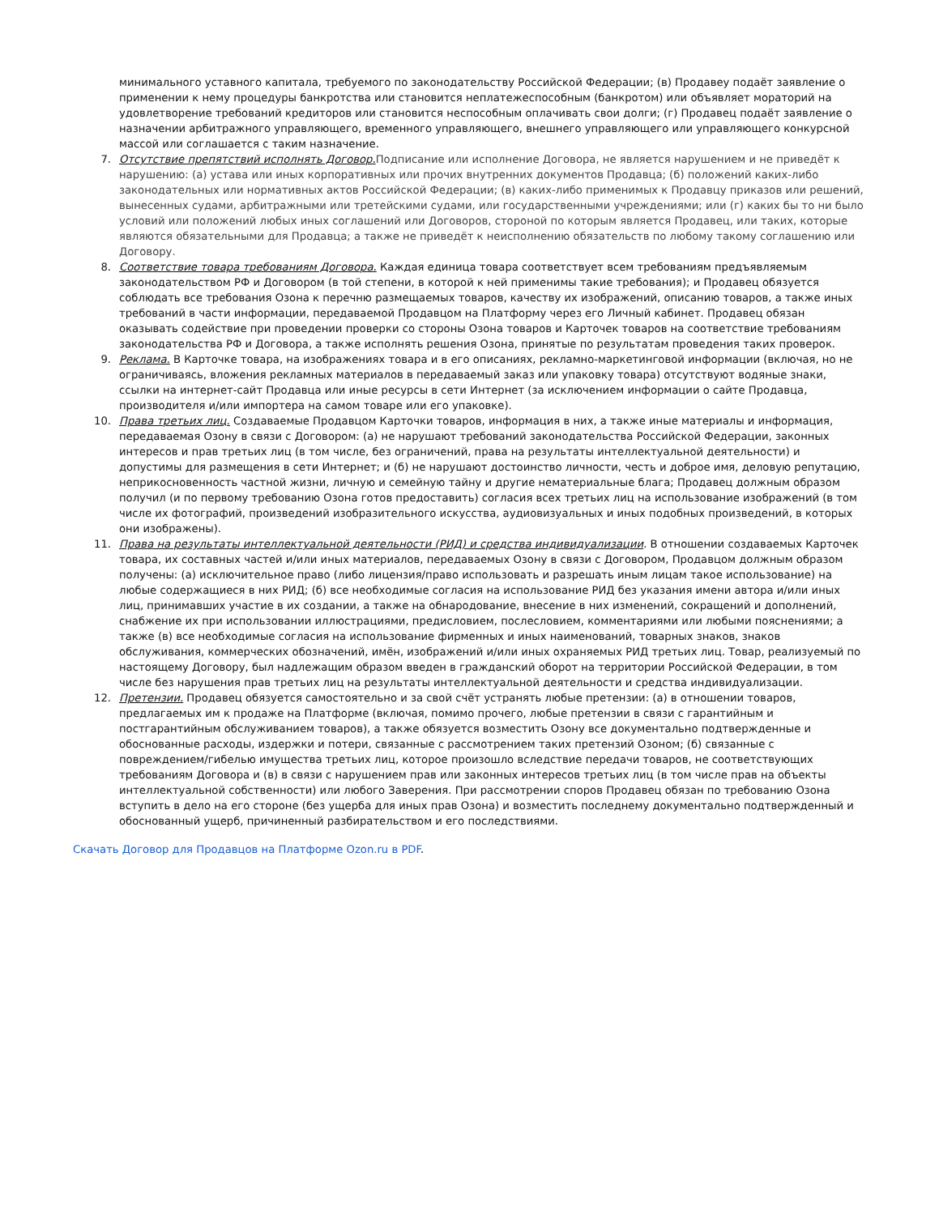минимального уставного капитала, требуемого по законодательству Российской Федерации; (в) Продавеу подаёт заявление о применении к нему процедуры банкротства или становится неплатежеспособным (банкротом) или объявляет мораторий на удовлетворение требований кредиторов или становится неспособным оплачивать свои долги; (г) Продавец подаёт заявление о назначении арбитражного управляющего, временного управляющего, внешнего управляющего или управляющего конкурсной массой или соглашается с таким назначение.
7. Отсутствие препятствий исполнять Договор. Подписание или исполнение Договора, не является нарушением и не приведёт к нарушению: (а) устава или иных корпоративных или прочих внутренних документов Продавца; (б) положений каких-либо законодательных или нормативных актов Российской Федерации; (в) каких-либо применимых к Продавцу приказов или решений, вынесенных судами, арбитражными или третейскими судами, или государственными учреждениями; или (г) каких бы то ни было условий или положений любых иных соглашений или Договоров, стороной по которым является Продавец, или таких, которые являются обязательными для Продавца; а также не приведёт к неисполнению обязательств по любому такому соглашению или Договору.
8. Соответствие товара требованиям Договора. Каждая единица товара соответствует всем требованиям предъявляемым законодательством РФ и Договором (в той степени, в которой к ней применимы такие требования); и Продавец обязуется соблюдать все требования Озона к перечню размещаемых товаров, качеству их изображений, описанию товаров, а также иных требований в части информации, передаваемой Продавцом на Платформу через его Личный кабинет. Продавец обязан оказывать содействие при проведении проверки со стороны Озона товаров и Карточек товаров на соответствие требованиям законодательства РФ и Договора, а также исполнять решения Озона, принятые по результатам проведения таких проверок.
9. Реклама. В Карточке товара, на изображениях товара и в его описаниях, рекламно-маркетинговой информации (включая, но не ограничиваясь, вложения рекламных материалов в передаваемый заказ или упаковку товара) отсутствуют водяные знаки, ссылки на интернет-сайт Продавца или иные ресурсы в сети Интернет (за исключением информации о сайте Продавца, производителя и/или импортера на самом товаре или его упаковке).
10. Права третьих лиц. Создаваемые Продавцом Карточки товаров, информация в них, а также иные материалы и информация, передаваемая Озону в связи с Договором: (а) не нарушают требований законодательства Российской Федерации, законных интересов и прав третьих лиц (в том числе, без ограничений, права на результаты интеллектуальной деятельности) и допустимы для размещения в сети Интернет; и (б) не нарушают достоинство личности, честь и доброе имя, деловую репутацию, неприкосновенность частной жизни, личную и семейную тайну и другие нематериальные блага; Продавец должным образом получил (и по первому требованию Озона готов предоставить) согласия всех третьих лиц на использование изображений (в том числе их фотографий, произведений изобразительного искусства, аудиовизуальных и иных подобных произведений, в которых они изображены).
11. Права на результаты интеллектуальной деятельности (РИД) и средства индивидуализации. В отношении создаваемых Карточек товара, их составных частей и/или иных материалов, передаваемых Озону в связи с Договором, Продавцом должным образом получены: (а) исключительное право (либо лицензия/право использовать и разрешать иным лицам такое использование) на любые содержащиеся в них РИД; (б) все необходимые согласия на использование РИД без указания имени автора и/или иных лиц, принимавших участие в их создании, а также на обнародование, внесение в них изменений, сокращений и дополнений, снабжение их при использовании иллюстрациями, предисловием, послесловием, комментариями или любыми пояснениями; а также (в) все необходимые согласия на использование фирменных и иных наименований, товарных знаков, знаков обслуживания, коммерческих обозначений, имён, изображений и/или иных охраняемых РИД третьих лиц. Товар, реализуемый по настоящему Договору, был надлежащим образом введен в гражданский оборот на территории Российской Федерации, в том числе без нарушения прав третьих лиц на результаты интеллектуальной деятельности и средства индивидуализации.
12. Претензии. Продавец обязуется самостоятельно и за свой счёт устранять любые претензии: (а) в отношении товаров, предлагаемых им к продаже на Платформе (включая, помимо прочего, любые претензии в связи с гарантийным и постгарантийным обслуживанием товаров), а также обязуется возместить Озону все документально подтвержденные и обоснованные расходы, издержки и потери, связанные с рассмотрением таких претензий Озоном; (б) связанные с повреждением/гибелью имущества третьих лиц, которое произошло вследствие передачи товаров, не соответствующих требованиям Договора и (в) в связи с нарушением прав или законных интересов третьих лиц (в том числе прав на объекты интеллектуальной собственности) или любого Заверения. При рассмотрении споров Продавец обязан по требованию Озона вступить в дело на его стороне (без ущерба для иных прав Озона) и возместить последнему документально подтвержденный и обоснованный ущерб, причиненный разбирательством и его последствиями.
Скачать Договор для Продавцов на Платформе Ozon.ru в PDF.